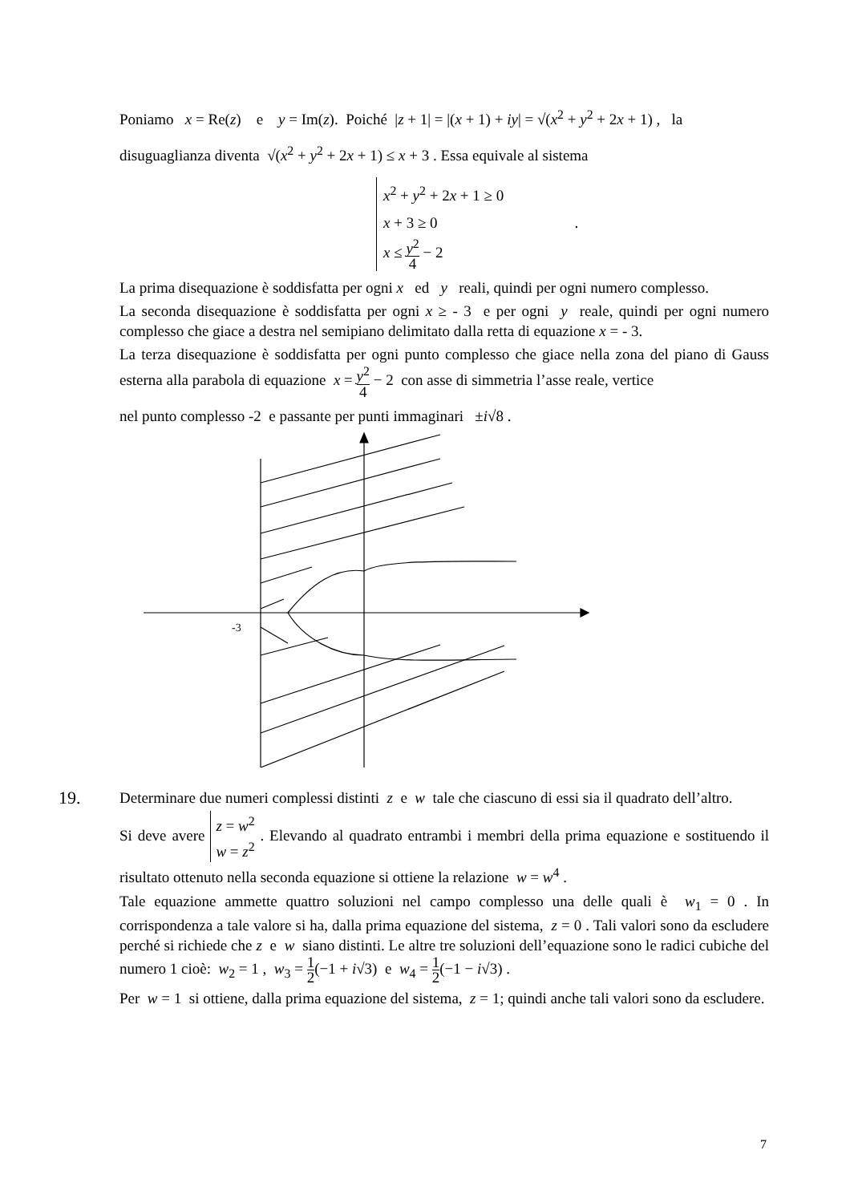Poniamo x = Re(z) e y = Im(z). Poiché |z + 1| = |(x + 1) + iy| = √(x<sup>2</sup> + y<sup>2</sup> + 2x + 1) , la
disuguaglianza diventa √(x<sup>2</sup> + y<sup>2</sup> + 2x + 1) ≤ x + 3 . Essa equivale al sistema
x<sup>2</sup> + y<sup>2</sup> + 2x + 1 ≥ 0
x + 3 ≥ 0 .
x ≤ y<sup>2</sup> 4 − 2
La prima disequazione è soddisfatta per ogni x ed y reali, quindi per ogni numero complesso.
La seconda disequazione è soddisfatta per ogni x ≥ - 3 e per ogni y reale, quindi per ogni numero complesso che giace a destra nel semipiano delimitato dalla retta di equazione x = - 3.
La terza disequazione è soddisfatta per ogni punto complesso che giace nella zona del piano di Gauss esterna alla parabola di equazione x = y<sup>2</sup> 4 − 2 con asse di simmetria l’asse reale, vertice
nel punto complesso -2 e passante per punti immaginari ±i√8 .
-3
19. Determinare due numeri complessi distinti z e w tale che ciascuno di essi sia il quadrato dell’altro.
Si deve avere z = w<sup>2</sup> w = z<sup>2</sup> . Elevando al quadrato entrambi i membri della prima equazione e sostituendo il risultato ottenuto nella seconda equazione si ottiene la relazione w = w<sup>4</sup> .
Tale equazione ammette quattro soluzioni nel campo complesso una delle quali è w<sub>1</sub> = 0 . In corrispondenza a tale valore si ha, dalla prima equazione del sistema, z = 0 . Tali valori sono da escludere perché si richiede che z e w siano distinti. Le altre tre soluzioni dell’equazione sono le radici cubiche del numero 1 cioè: w<sub>2</sub> = 1 , w<sub>3</sub> = 1 2(−1 + i√3) e w<sub>4</sub> = 1 2(−1 − i√3) .
Per w = 1 si ottiene, dalla prima equazione del sistema, z = 1; quindi anche tali valori sono da escludere.
7